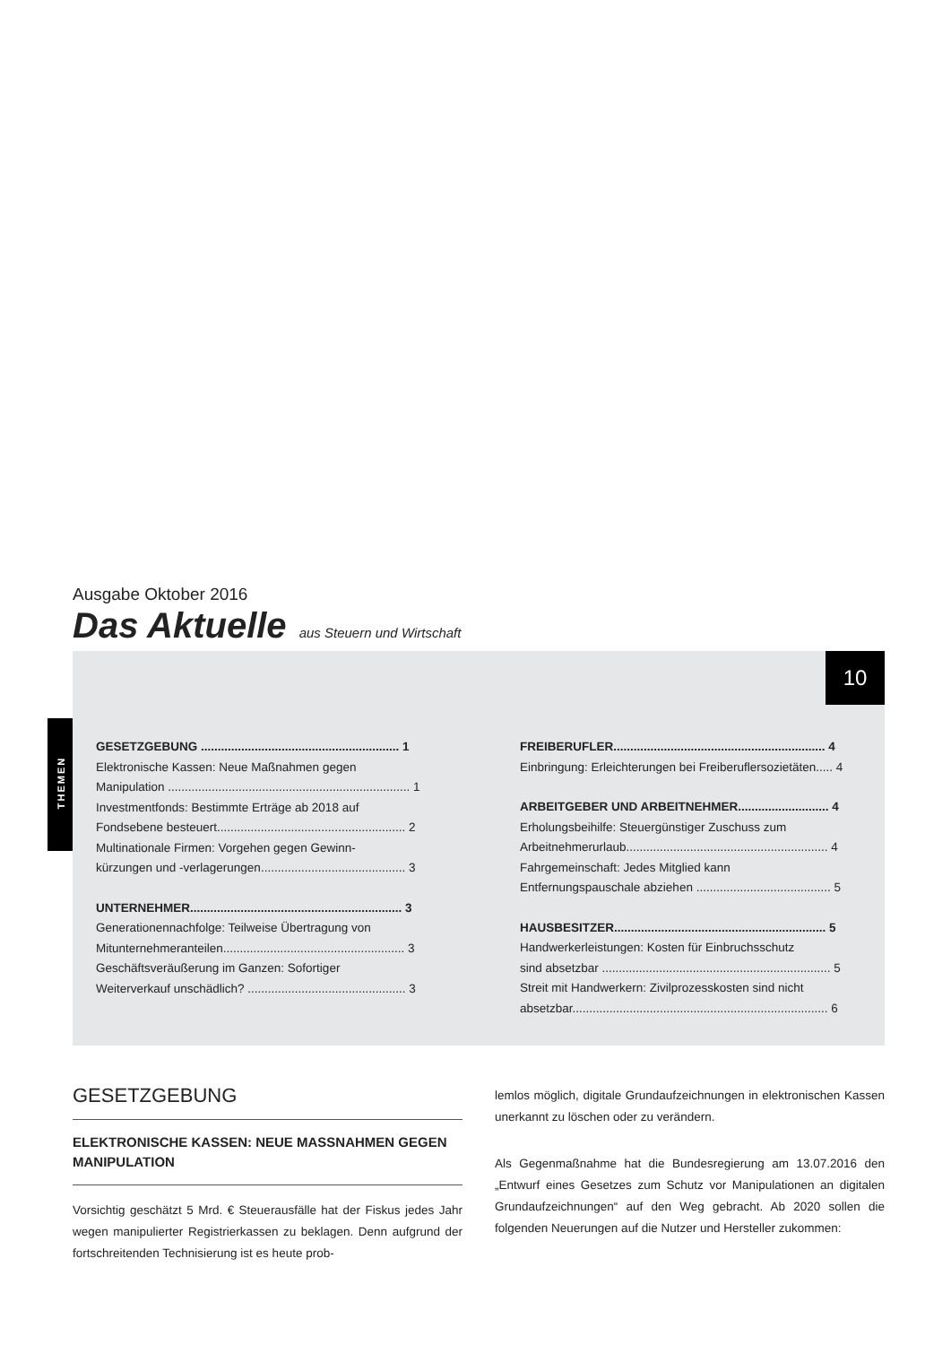Ausgabe Oktober 2016
Das Aktuelle aus Steuern und Wirtschaft
THEMEN
10
GESETZGEBUNG ........................................................... 1
Elektronische Kassen: Neue Maßnahmen gegen
Manipulation ........................................................................ 1
Investmentfonds: Bestimmte Erträge ab 2018 auf
Fondsebene besteuert........................................................ 2
Multinationale Firmen: Vorgehen gegen Gewinn-
kürzungen und -verlagerungen........................................... 3
UNTERNEHMER............................................................... 3
Generationennachfolge: Teilweise Übertragung von
Mitunternehmeranteilen...................................................... 3
Geschäftsveräußerung im Ganzen: Sofortiger
Weiterverkauf unschädlich? ............................................... 3
FREIBERUFLER............................................................... 4
Einbringung: Erleichterungen bei Freiberuflersozietäten..... 4
ARBEITGEBER UND ARBEITNEHMER........................... 4
Erholungsbeihilfe: Steuergünstiger Zuschuss zum
Arbeitnehmerurlaub............................................................ 4
Fahrgemeinschaft: Jedes Mitglied kann
Entfernungspauschale abziehen ........................................ 5
HAUSBESITZER............................................................... 5
Handwerkerleistungen: Kosten für Einbruchsschutz
sind absetzbar .................................................................... 5
Streit mit Handwerkern: Zivilprozesskosten sind nicht
absetzbar............................................................................ 6
GESETZGEBUNG
ELEKTRONISCHE KASSEN: NEUE MASSNAHMEN GEGEN MANIPULATION
Vorsichtig geschätzt 5 Mrd. € Steuerausfälle hat der Fiskus jedes Jahr wegen manipulierter Registrierkassen zu beklagen. Denn aufgrund der fortschreitenden Technisierung ist es heute prob-
lemlos möglich, digitale Grundaufzeichnungen in elektronischen Kassen unerkannt zu löschen oder zu verändern.
Als Gegenmaßnahme hat die Bundesregierung am 13.07.2016 den „Entwurf eines Gesetzes zum Schutz vor Manipulationen an digitalen Grundaufzeichnungen“ auf den Weg gebracht. Ab 2020 sollen die folgenden Neuerungen auf die Nutzer und Hersteller zukommen: